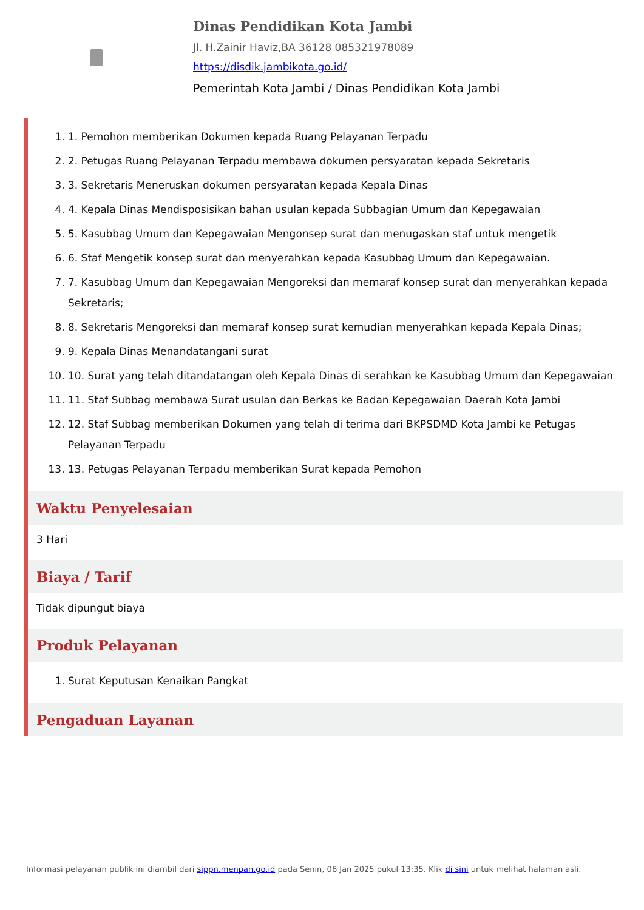Dinas Pendidikan Kota Jambi
Jl. H.Zainir Haviz,BA 36128 085321978089
https://disdik.jambikota.go.id/
Pemerintah Kota Jambi / Dinas Pendidikan Kota Jambi
1. 1. Pemohon memberikan Dokumen kepada Ruang Pelayanan Terpadu
2. 2. Petugas Ruang Pelayanan Terpadu membawa dokumen persyaratan kepada Sekretaris
3. 3. Sekretaris Meneruskan dokumen persyaratan kepada Kepala Dinas
4. 4. Kepala Dinas Mendisposisikan bahan usulan kepada Subbagian Umum dan Kepegawaian
5. 5. Kasubbag Umum dan Kepegawaian Mengonsep surat dan menugaskan staf untuk mengetik
6. 6. Staf Mengetik konsep surat dan menyerahkan kepada Kasubbag Umum dan Kepegawaian.
7. 7. Kasubbag Umum dan Kepegawaian Mengoreksi dan memaraf konsep surat dan menyerahkan kepada Sekretaris;
8. 8. Sekretaris Mengoreksi dan memaraf konsep surat kemudian menyerahkan kepada Kepala Dinas;
9. 9. Kepala Dinas Menandatangani surat
10. 10. Surat yang telah ditandatangan oleh Kepala Dinas di serahkan ke Kasubbag Umum dan Kepegawaian
11. 11. Staf Subbag membawa Surat usulan dan Berkas ke Badan Kepegawaian Daerah Kota Jambi
12. 12. Staf Subbag memberikan Dokumen yang telah di terima dari BKPSDMD Kota Jambi ke Petugas Pelayanan Terpadu
13. 13. Petugas Pelayanan Terpadu memberikan Surat kepada Pemohon
Waktu Penyelesaian
3 Hari
Biaya / Tarif
Tidak dipungut biaya
Produk Pelayanan
1. Surat Keputusan Kenaikan Pangkat
Pengaduan Layanan
Informasi pelayanan publik ini diambil dari sippn.menpan.go.id pada Senin, 06 Jan 2025 pukul 13:35. Klik di sini untuk melihat halaman asli.